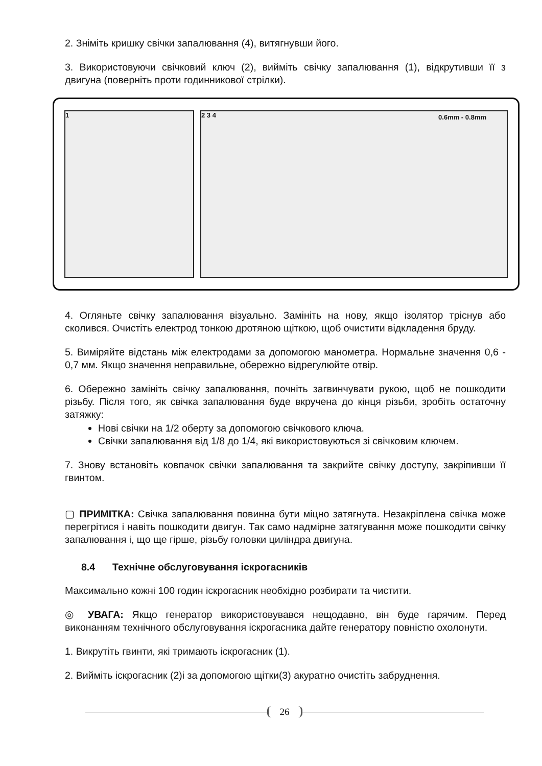2. Зніміть кришку свічки запалювання (4), витягнувши його.
3. Використовуючи свічковий ключ (2), вийміть свічку запалювання (1), відкрутивши її з двигуна (поверніть проти годинникової стрілки).
1 2 3 4 0.6mm - 0.8mm
4. Огляньте свічку запалювання візуально. Замініть на нову, якщо ізолятор тріснув або сколився. Очистіть електрод тонкою дротяною щіткою, щоб очистити відкладення бруду.
5. Виміряйте відстань між електродами за допомогою манометра. Нормальне значення 0,6 - 0,7 мм. Якщо значення неправильне, обережно відрегулюйте отвір.
6. Обережно замініть свічку запалювання, почніть загвинчувати рукою, щоб не пошкодити різьбу. Після того, як свічка запалювання буде вкручена до кінця різьби, зробіть остаточну затяжку:
Нові свічки на 1/2 оберту за допомогою свічкового ключа.
Свічки запалювання від 1/8 до 1/4, які використовуються зі свічковим ключем.
7. Знову встановіть ковпачок свічки запалювання та закрийте свічку доступу, закріпивши її гвинтом.
▢ ПРИМІТКА: Свічка запалювання повинна бути міцно затягнута. Незакріплена свічка може перегрітися і навіть пошкодити двигун. Так само надмірне затягування може пошкодити свічку запалювання і, що ще гірше, різьбу головки циліндра двигуна.
8.4 Технічне обслуговування іскрогасників
Максимально кожні 100 годин іскрогасник необхідно розбирати та чистити.
◎ УВАГА: Якщо генератор використовувався нещодавно, він буде гарячим. Перед виконанням технічного обслуговування іскрогасника дайте генератору повністю охолонути.
1. Викрутіть гвинти, які тримають іскрогасник (1).
2. Вийміть іскрогасник (2)і за допомогою щітки(3) акуратно очистіть забруднення.
26